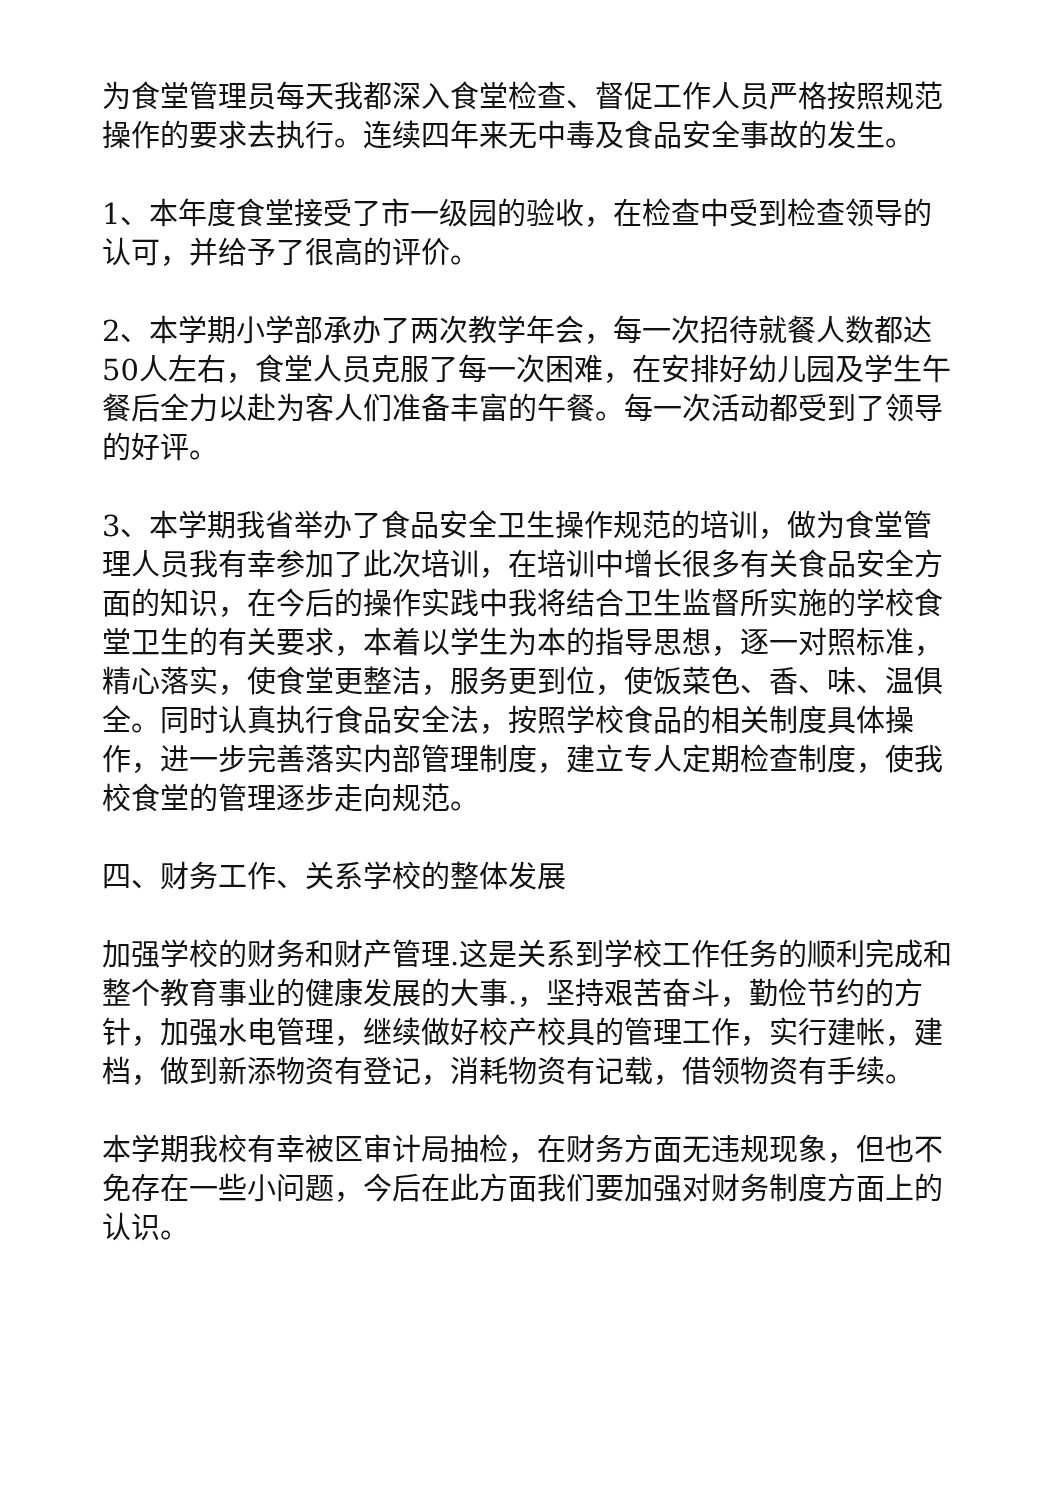为食堂管理员每天我都深入食堂检查、督促工作人员严格按照规范操作的要求去执行。连续四年来无中毒及食品安全事故的发生。
1、本年度食堂接受了市一级园的验收，在检查中受到检查领导的认可，并给予了很高的评价。
2、本学期小学部承办了两次教学年会，每一次招待就餐人数都达50人左右，食堂人员克服了每一次困难，在安排好幼儿园及学生午餐后全力以赴为客人们准备丰富的午餐。每一次活动都受到了领导的好评。
3、本学期我省举办了食品安全卫生操作规范的培训，做为食堂管理人员我有幸参加了此次培训，在培训中增长很多有关食品安全方面的知识，在今后的操作实践中我将结合卫生监督所实施的学校食堂卫生的有关要求，本着以学生为本的指导思想，逐一对照标准，精心落实，使食堂更整洁，服务更到位，使饭菜色、香、味、温俱全。同时认真执行食品安全法，按照学校食品的相关制度具体操作，进一步完善落实内部管理制度，建立专人定期检查制度，使我校食堂的管理逐步走向规范。
四、财务工作、关系学校的整体发展
加强学校的财务和财产管理.这是关系到学校工作任务的顺利完成和整个教育事业的健康发展的大事.，坚持艰苦奋斗，勤俭节约的方针，加强水电管理，继续做好校产校具的管理工作，实行建帐，建档，做到新添物资有登记，消耗物资有记载，借领物资有手续。
本学期我校有幸被区审计局抽检，在财务方面无违规现象，但也不免存在一些小问题，今后在此方面我们要加强对财务制度方面上的认识。